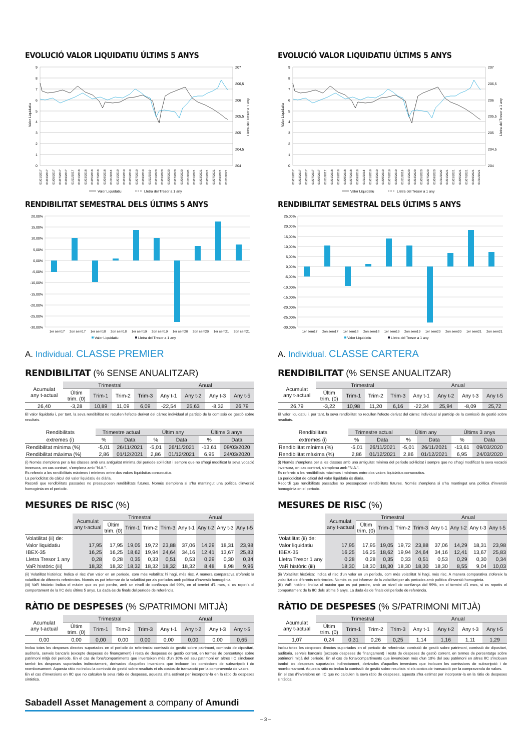EVOLUCIÓ VALOR LIQUIDATIU ÚLTIMS 5 ANYS
9
8
7
6
5
4
3
2
1
0
207
206,5
206
205,5
205
204,5
204
Valor Liquidatiu
Lletra del Tresor a 1 any
01/01/2017
01/03/2017
01/05/2017
01/07/2017
01/09/2017
01/11/2017
01/01/2018
01/03/2018
01/05/2018
01/07/2018
01/09/2018
01/11/2018
01/01/2019
01/03/2019
01/05/2019
01/07/2019
01/09/2019
01/11/2019
01/01/2020
01/03/2020
01/05/2020
01/07/2020
01/09/2020
01/11/2020
01/01/2021
01/03/2021
01/05/2021
01/07/2021
01/09/2021
01/11/2021
Valor Liquidatiu
Lletra del Tresor a 1 any
RENDIBILITAT SEMESTRAL DELS ÚLTIMS 5 ANYS
20,00%
15,00%
10,00%
5,00%
0,00%
-5,00%
-10,00%
-15,00%
-20,00%
-25,00%
-30,00%
1er sem17
2on sem17
1er sem18
2on sem18
1er sem19
2on sem19
1er sem20
2on sem20
1er sem21
2on sem21
Valor Liquidatiu
Lletra del Tresor a 1 any
A. Individual. CLASSE PREMIER
RENDIBILITAT (% SENSE ANUALITZAR)
| Acumulat any t-actual | Trimestral | | | | Anual | | | |
| --- | --- | --- | --- | --- | --- | --- | --- | --- |
| | Últim trim. (0) | Trim-1 | Trim-2 | Trim-3 | Any t-1 | Any t-2 | Any t-3 | Any t-5 |
| 26,40 | -3,28 | 10,89 | 11,09 | 6,09 | -22,54 | 25,63 | -8,32 | 26,79 |
El valor liquidatiu i, per tant, la seva rendibilitat no recullen l'efecte derivat del càrrec individual al partícip de la comissió de gestió sobre resultats.
| Rendibilitats | Trimestre actual | | Últim any | | Últims 3 anys | |
| --- | --- | --- | --- | --- | --- | --- |
| extremes (i) | % | Data | % | Data | % | Data |
| Rendibilitat mínima (%) | -5,01 | 26/11/2021 | -5,01 | 26/11/2021 | -13,61 | 09/03/2020 |
| Rendibilitat màxima (%) | 2,86 | 01/12/2021 | 2,86 | 01/12/2021 | 6,95 | 24/03/2020 |
(i) Només s'emplena per a les classes amb una antiguitat mínima del període sol·licitat i sempre que no s'hagi modificat la seva vocació inversora, en cas contrari, s'emplena amb "N.A.".
Es refereix a les rendibilitats màximes i mínimes entre dos valors liquidatius consecutius.
La periodicitat de càlcul del valor liquidatiu és diària.
Recordi que rendibilitats passades no pressuposen rendibilitats futures. Només s'emplena si s'ha mantingut una política d'inversió homogènia en el període.
MESURES DE RISC (%)
| | Acumulat any t-actual | Trimestral | | | | Anual | | | |
| --- | --- | --- | --- | --- | --- | --- | --- | --- | --- |
| | | Últim trim. (0) | Trim-1 | Trim-2 | Trim-3 | Any t-1 | Any t-2 | Any t-3 | Any t-5 |
| Volatilitat (ii) de: | | | | | | | | | |
| Valor liquidatiu | 17,95 | 17,95 | 19,05 | 19,72 | 23,88 | 37,06 | 14,29 | 18,31 | 23,98 |
| IBEX-35 | 16,25 | 16,25 | 18,62 | 19,94 | 24,64 | 34,16 | 12,41 | 13,67 | 25,83 |
| Lletra Tresor 1 any | 0,28 | 0,28 | 0,35 | 0,33 | 0,51 | 0,53 | 0,29 | 0,30 | 0,34 |
| VaR històric (iii) | 18,32 | 18,32 | 18,32 | 18,32 | 18,32 | 18,32 | 8,48 | 8,98 | 9,96 |
(ii) Volatilitat històrica: Indica el risc d'un valor en un període, com més volatilitat hi hagi, més risc. A manera comparativa s'ofereix la volatilitat de diferents referències. Només es pot informar de la volatilitat per als períodes amb política d'inversió homogènia.
(iii) VaR històric: Indica el màxim que es pot perdre, amb un nivell de confiança del 99%, en el termini d'1 mes, si es repetís el comportament de la IIC dels últims 5 anys. La dada és de finals del període de referència.
RÀTIO DE DESPESES (% S/PATRIMONI MITJÀ)
| Acumulat any t-actual | Trimestral | | | | Anual | | | |
| --- | --- | --- | --- | --- | --- | --- | --- | --- |
| | Últim trim. (0) | Trim-1 | Trim-2 | Trim-3 | Any t-1 | Any t-2 | Any t-3 | Any t-5 |
| 0,00 | 0,00 | 0,00 | 0,00 | 0,00 | 0,00 | 0,00 | 0,00 | 0,65 |
Inclou totes les despeses directes suportades en el període de referència: comissió de gestió sobre patrimoni, comissió de dipositari, auditoria, serveis bancaris (excepte despeses de finançament) i resta de despeses de gestió corrent, en termes de percentatge sobre patrimoni mitjà del període. En el cas de fons/compartiments que inverteixen més d'un 10% del seu patrimoni en altres IIC s'inclouen també les despeses suportades indirectament, derivades d'aquelles inversions que inclouen les comissions de subscripció i de reemborsament. Aquesta ràtio no inclou la comissió de gestió sobre resultats ni els costos de transacció per la compravenda de valors.
En el cas d'inversions en IIC que no calculen la seva ràtio de despeses, aquesta s'ha estimat per incorporar-la en la ràtio de despeses sintètica.
Sabadell Asset Management a company of Amundi
EVOLUCIÓ VALOR LIQUIDATIU ÚLTIMS 5 ANYS
9
8
7
6
5
4
3
2
1
0
207
206,5
206
205,5
205
204,5
204
Valor Liquidatiu
Lletra del Tresor a 1 any
01/01/2017
01/03/2017
01/05/2017
01/07/2017
01/09/2017
01/11/2017
01/01/2018
01/03/2018
01/05/2018
01/07/2018
01/09/2018
01/11/2018
01/01/2019
01/03/2019
01/05/2019
01/07/2019
01/09/2019
01/11/2019
01/01/2020
01/03/2020
01/05/2020
01/07/2020
01/09/2020
01/11/2020
01/01/2021
01/03/2021
01/05/2021
01/07/2021
01/09/2021
01/11/2021
Valor Liquidatiu
Lletra del Tresor a 1 any
RENDIBILITAT SEMESTRAL DELS ÚLTIMS 5 ANYS
25,00%
20,00%
15,00%
10,00%
5,00%
0,00%
-5,00%
-10,00%
-15,00%
-20,00%
-25,00%
-30,00%
1er sem17
2on sem17
1er sem18
2on sem18
1er sem19
2on sem19
1er sem20
2on sem20
1er sem21
2on sem21
Valor Liquidatiu
Lletra del Tresor a 1 any
A. Individual. CLASSE CARTERA
RENDIBILITAT (% SENSE ANUALITZAR)
| Acumulat any t-actual | Trimestral | | | | Anual | | | |
| --- | --- | --- | --- | --- | --- | --- | --- | --- |
| | Últim trim. (0) | Trim-1 | Trim-2 | Trim-3 | Any t-1 | Any t-2 | Any t-3 | Any t-5 |
| 26,79 | -3,22 | 10,98 | 11,20 | 6,16 | -22,34 | 25,94 | -8,09 | 25,72 |
El valor liquidatiu i, per tant, la seva rendibilitat no recullen l'efecte derivat del càrrec individual al partícip de la comissió de gestió sobre resultats.
| Rendibilitats | Trimestre actual | | Últim any | | Últims 3 anys | |
| --- | --- | --- | --- | --- | --- | --- |
| extremes (i) | % | Data | % | Data | % | Data |
| Rendibilitat mínima (%) | -5,01 | 26/11/2021 | -5,01 | 26/11/2021 | -13,61 | 09/03/2020 |
| Rendibilitat màxima (%) | 2,86 | 01/12/2021 | 2,86 | 01/12/2021 | 6,95 | 24/03/2020 |
(i) Només s'emplena per a les classes amb una antiguitat mínima del període sol·licitat i sempre que no s'hagi modificat la seva vocació inversora, en cas contrari, s'emplena amb "N.A.".
Es refereix a les rendibilitats màximes i mínimes entre dos valors liquidatius consecutius.
La periodicitat de càlcul del valor liquidatiu és diària.
Recordi que rendibilitats passades no pressuposen rendibilitats futures. Només s'emplena si s'ha mantingut una política d'inversió homogènia en el període.
MESURES DE RISC (%)
| | Acumulat any t-actual | Trimestral | | | | Anual | | | |
| --- | --- | --- | --- | --- | --- | --- | --- | --- | --- |
| | | Últim trim. (0) | Trim-1 | Trim-2 | Trim-3 | Any t-1 | Any t-2 | Any t-3 | Any t-5 |
| Volatilitat (ii) de: | | | | | | | | | |
| Valor liquidatiu | 17,95 | 17,95 | 19,05 | 19,72 | 23,88 | 37,06 | 14,29 | 18,31 | 23,98 |
| IBEX-35 | 16,25 | 16,25 | 18,62 | 19,94 | 24,64 | 34,16 | 12,41 | 13,67 | 25,83 |
| Lletra Tresor 1 any | 0,28 | 0,28 | 0,35 | 0,33 | 0,51 | 0,53 | 0,29 | 0,30 | 0,34 |
| VaR històric (iii) | 18,30 | 18,30 | 18,30 | 18,30 | 18,30 | 18,30 | 8,55 | 9,04 | 10,03 |
(ii) Volatilitat històrica: Indica el risc d'un valor en un període, com més volatilitat hi hagi, més risc. A manera comparativa s'ofereix la volatilitat de diferents referències. Només es pot informar de la volatilitat per als períodes amb política d'inversió homogènia.
(iii) VaR històric: Indica el màxim que es pot perdre, amb un nivell de confiança del 99%, en el termini d'1 mes, si es repetís el comportament de la IIC dels últims 5 anys. La dada és de finals del període de referència.
RÀTIO DE DESPESES (% S/PATRIMONI MITJÀ)
| Acumulat any t-actual | Trimestral | | | | Anual | | | |
| --- | --- | --- | --- | --- | --- | --- | --- | --- |
| | Últim trim. (0) | Trim-1 | Trim-2 | Trim-3 | Any t-1 | Any t-2 | Any t-3 | Any t-5 |
| 1,07 | 0,24 | 0,31 | 0,26 | 0,25 | 1,14 | 1,16 | 1,11 | 1,29 |
Inclou totes les despeses directes suportades en el període de referència: comissió de gestió sobre patrimoni, comissió de dipositari, auditoria, serveis bancaris (excepte despeses de finançament) i resta de despeses de gestió corrent, en termes de percentatge sobre patrimoni mitjà del període. En el cas de fons/compartiments que inverteixen més d'un 10% del seu patrimoni en altres IIC s'inclouen també les despeses suportades indirectament, derivades d'aquelles inversions que inclouen les comissions de subscripció i de reemborsament. Aquesta ràtio no inclou la comissió de gestió sobre resultats ni els costos de transacció per la compravenda de valors.
En el cas d'inversions en IIC que no calculen la seva ràtio de despeses, aquesta s'ha estimat per incorporar-la en la ràtio de despeses sintètica.
– 3 –